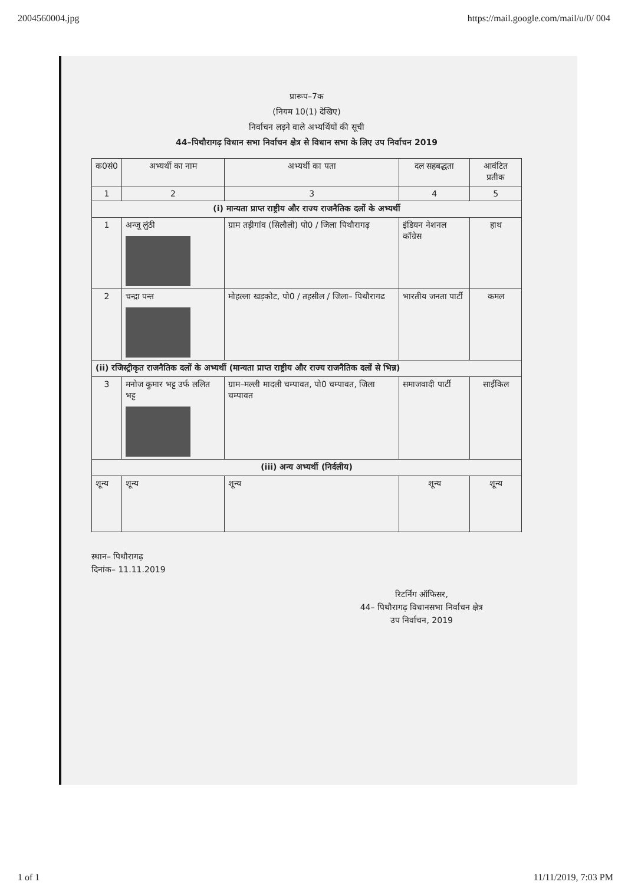2004560004.jpg https://mail.google.com/mail/u/0/ 004
प्रारूप–7क
(नियम 10(1) देखिए)
निर्वाचन लड़ने वाले अभ्यर्थियों की सूची
44–पिथौरागढ़ विधान सभा निर्वाचन क्षेत्र से विधान सभा के लिए उप निर्वाचन 2019
| क0सं0 | अभ्यर्थी का नाम | अभ्यर्थी का पता | दल सहबद्धता | आवंटित प्रतीक |
| --- | --- | --- | --- | --- |
| 1 | 2 | 3 | 4 | 5 |
| (i) मान्यता प्राप्त राष्ट्रीय और राज्य राजनैतिक दलों के अभ्यर्थी | | | | |
| 1 | अन्जू लुंठी | ग्राम तड़ीगांव (सिलौली) पो0 / जिला पिथौरागढ़ | इंडियन नेशनल कॉग्रेस | हाथ |
| 2 | चन्द्रा पन्त | मोहल्ला खड़कोट, पो0 / तहसील / जिला– पिथौरागढ | भारतीय जनता पार्टी | कमल |
| (ii) रजिस्ट्रीकृत राजनैतिक दलों के अभ्यर्थी (मान्यता प्राप्त राष्ट्रीय और राज्य राजनैतिक दलों से भिन्न) | | | | |
| 3 | मनोज कुमार भट्ट उर्फ ललित भट्ट | ग्राम–मल्ली मादली चम्पावत, पो0 चम्पावत, जिला चम्पावत | समाजवादी पार्टी | साईकिल |
| (iii) अन्य अभ्यर्थी (निर्दलीय) | | | | |
| शून्य | शून्य | शून्य | शून्य | शून्य |
स्थान– पिथौरागढ़
दिनांक– 11.11.2019
रिटर्निंग ऑफिसर,
44– पिथौरागढ़ विधानसभा निर्वाचन क्षेत्र
उप निर्वाचन, 2019
1 of 1 11/11/2019, 7:03 PM